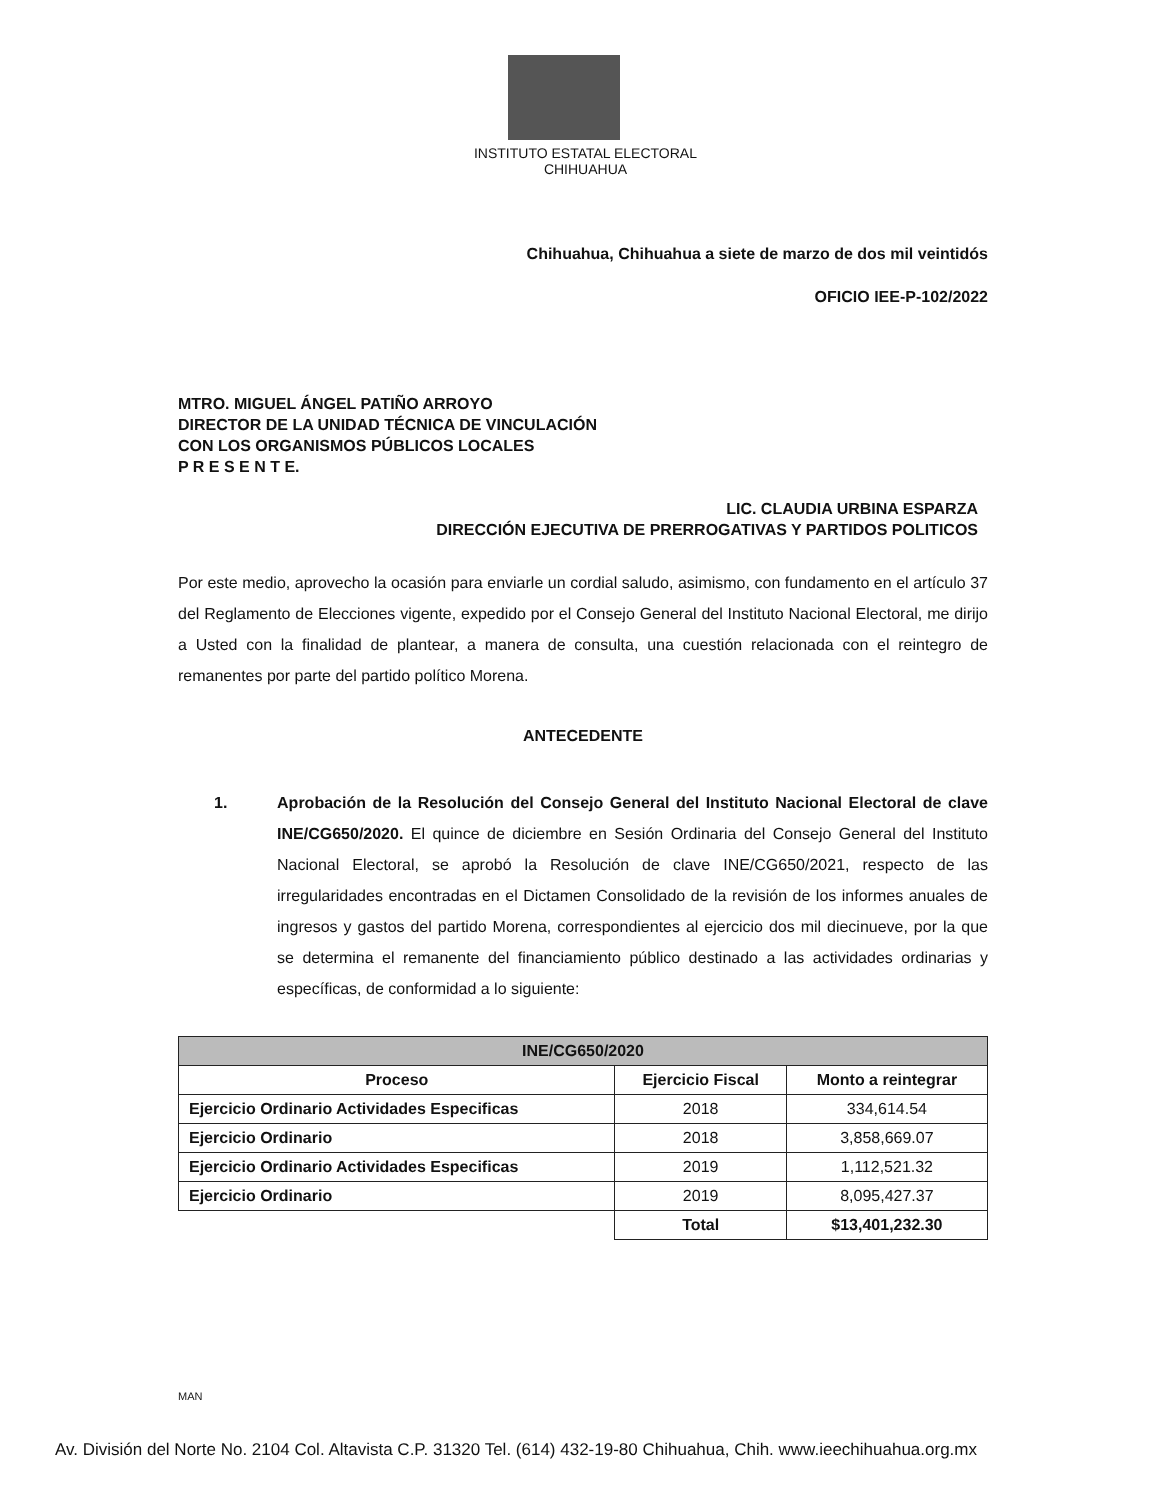INSTITUTO ESTATAL ELECTORAL
CHIHUAHUA
Chihuahua, Chihuahua a siete de marzo de dos mil veintidós
OFICIO IEE-P-102/2022
MTRO. MIGUEL ÁNGEL PATIÑO ARROYO
DIRECTOR DE LA UNIDAD TÉCNICA DE VINCULACIÓN
CON LOS ORGANISMOS PÚBLICOS LOCALES
P R E S E N T E.
LIC. CLAUDIA URBINA ESPARZA
DIRECCIÓN EJECUTIVA DE PRERROGATIVAS Y PARTIDOS POLITICOS
Por este medio, aprovecho la ocasión para enviarle un cordial saludo, asimismo, con fundamento en el artículo 37 del Reglamento de Elecciones vigente, expedido por el Consejo General del Instituto Nacional Electoral, me dirijo a Usted con la finalidad de plantear, a manera de consulta, una cuestión relacionada con el reintegro de remanentes por parte del partido político Morena.
ANTECEDENTE
1. Aprobación de la Resolución del Consejo General del Instituto Nacional Electoral de clave INE/CG650/2020. El quince de diciembre en Sesión Ordinaria del Consejo General del Instituto Nacional Electoral, se aprobó la Resolución de clave INE/CG650/2021, respecto de las irregularidades encontradas en el Dictamen Consolidado de la revisión de los informes anuales de ingresos y gastos del partido Morena, correspondientes al ejercicio dos mil diecinueve, por la que se determina el remanente del financiamiento público destinado a las actividades ordinarias y específicas, de conformidad a lo siguiente:
| INE/CG650/2020 | | |
| --- | --- | --- |
| Proceso | Ejercicio Fiscal | Monto a reintegrar |
| Ejercicio Ordinario Actividades Especificas | 2018 | 334,614.54 |
| Ejercicio Ordinario | 2018 | 3,858,669.07 |
| Ejercicio Ordinario Actividades Especificas | 2019 | 1,112,521.32 |
| Ejercicio Ordinario | 2019 | 8,095,427.37 |
| | Total | $13,401,232.30 |
MAN
Av. División del Norte No. 2104 Col. Altavista C.P. 31320 Tel. (614) 432-19-80 Chihuahua, Chih. www.ieechihuahua.org.mx